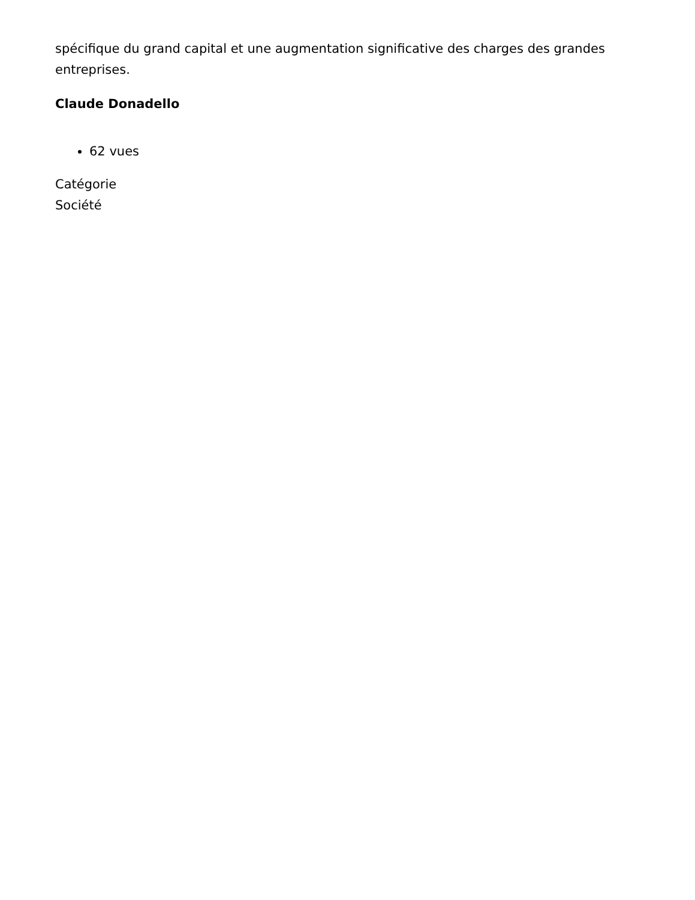spécifique du grand capital et une augmentation significative des charges des grandes entreprises.
Claude Donadello
62 vues
Catégorie
Société